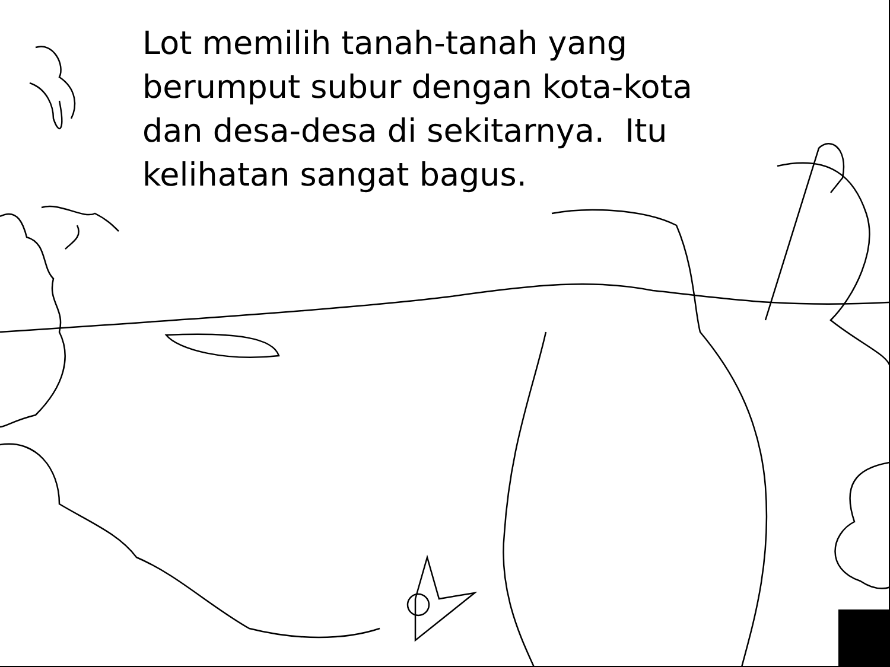Lot memilih tanah-tanah yang berumput subur dengan kota-kota dan desa-desa di sekitarnya. Itu kelihatan sangat bagus.